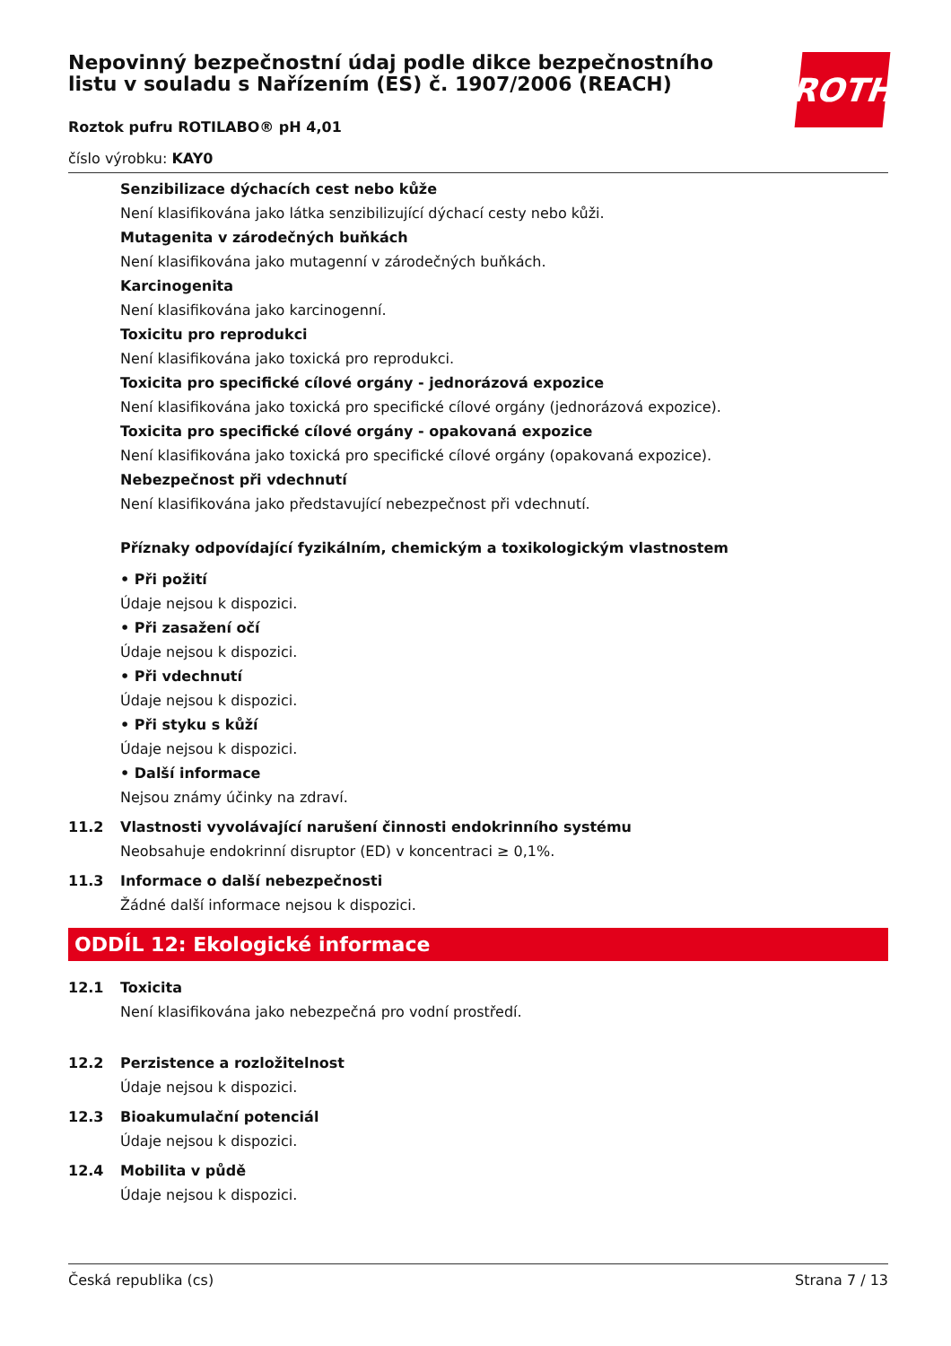Nepovinný bezpečnostní údaj podle dikce bezpečnostního listu v souladu s Nařízením (ES) č. 1907/2006 (REACH)
ROTH
Roztok pufru ROTILABO® pH 4,01
číslo výrobku: KAY0
Senzibilizace dýchacích cest nebo kůže
Není klasifikována jako látka senzibilizující dýchací cesty nebo kůži.
Mutagenita v zárodečných buňkách
Není klasifikována jako mutagenní v zárodečných buňkách.
Karcinogenita
Není klasifikována jako karcinogenní.
Toxicitu pro reprodukci
Není klasifikována jako toxická pro reprodukci.
Toxicita pro specifické cílové orgány - jednorázová expozice
Není klasifikována jako toxická pro specifické cílové orgány (jednorázová expozice).
Toxicita pro specifické cílové orgány - opakovaná expozice
Není klasifikována jako toxická pro specifické cílové orgány (opakovaná expozice).
Nebezpečnost při vdechnutí
Není klasifikována jako představující nebezpečnost při vdechnutí.
Příznaky odpovídající fyzikálním, chemickým a toxikologickým vlastnostem
• Při požití
Údaje nejsou k dispozici.
• Při zasažení očí
Údaje nejsou k dispozici.
• Při vdechnutí
Údaje nejsou k dispozici.
• Při styku s kůží
Údaje nejsou k dispozici.
• Další informace
Nejsou známy účinky na zdraví.
11.2 Vlastnosti vyvolávající narušení činnosti endokrinního systému
Neobsahuje endokrinní disruptor (ED) v koncentraci ≥ 0,1%.
11.3 Informace o další nebezpečnosti
Žádné další informace nejsou k dispozici.
ODDÍL 12: Ekologické informace
12.1 Toxicita
Není klasifikována jako nebezpečná pro vodní prostředí.
12.2 Perzistence a rozložitelnost
Údaje nejsou k dispozici.
12.3 Bioakumulační potenciál
Údaje nejsou k dispozici.
12.4 Mobilita v půdě
Údaje nejsou k dispozici.
Česká republika (cs) Strana 7 / 13